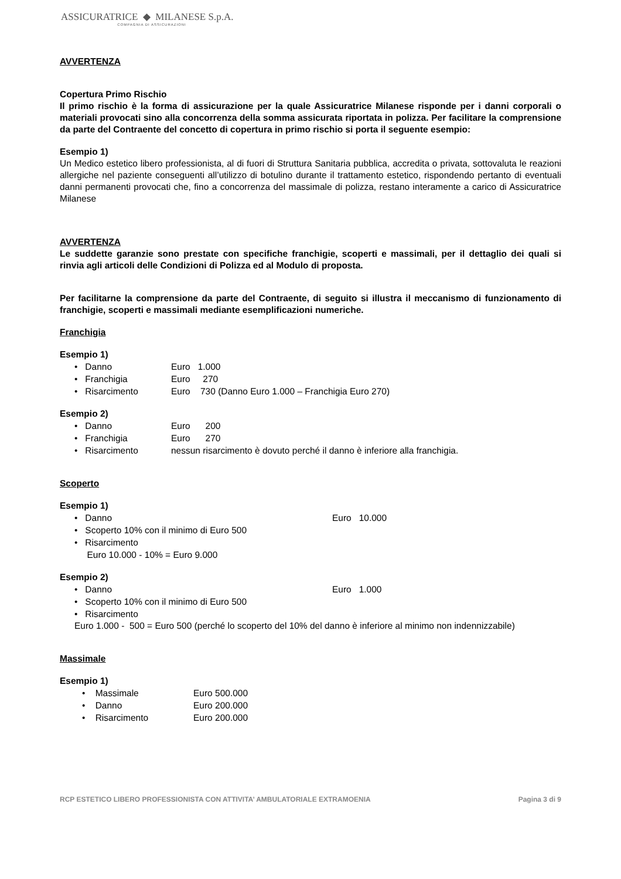ASSICURATRICE ◆ MILANESE S.p.A.
COMPAGNIA DI ASSICURAZIONI
AVVERTENZA
Copertura Primo Rischio
Il primo rischio è la forma di assicurazione per la quale Assicuratrice Milanese risponde per i danni corporali o materiali provocati sino alla concorrenza della somma assicurata riportata in polizza. Per facilitare la comprensione da parte del Contraente del concetto di copertura in primo rischio si porta il seguente esempio:
Esempio 1)
Un Medico estetico libero professionista, al di fuori di Struttura Sanitaria pubblica, accredita o privata, sottovaluta le reazioni allergiche nel paziente conseguenti all’utilizzo di botulino durante il trattamento estetico, rispondendo pertanto di eventuali danni permanenti provocati che, fino a concorrenza del massimale di polizza, restano interamente a carico di Assicuratrice Milanese
AVVERTENZA
Le suddette garanzie sono prestate con specifiche franchigie, scoperti e massimali, per il dettaglio dei quali si rinvia agli articoli delle Condizioni di Polizza ed al Modulo di proposta.
Per facilitarne la comprensione da parte del Contraente, di seguito si illustra il meccanismo di funzionamento di franchigie, scoperti e massimali mediante esemplificazioni numeriche.
Franchigia
Esempio 1)
• Danno Euro 1.000
• Franchigia Euro 270
• Risarcimento Euro 730 (Danno Euro 1.000 – Franchigia Euro 270)
Esempio 2)
• Danno Euro 200
• Franchigia Euro 270
• Risarcimento nessun risarcimento è dovuto perché il danno è inferiore alla franchigia.
Scoperto
Esempio 1)
• Danno Euro 10.000
• Scoperto 10% con il minimo di Euro 500
• Risarcimento
Euro 10.000 - 10% = Euro 9.000
Esempio 2)
• Danno Euro 1.000
• Scoperto 10% con il minimo di Euro 500
• Risarcimento
Euro 1.000 - 500 = Euro 500 (perché lo scoperto del 10% del danno è inferiore al minimo non indennizzabile)
Massimale
Esempio 1)
• Massimale Euro 500.000
• Danno Euro 200.000
• Risarcimento Euro 200.000
RCP ESTETICO LIBERO PROFESSIONISTA CON ATTIVITA’ AMBULATORIALE EXTRAMOENIA Pagina 3 di 9